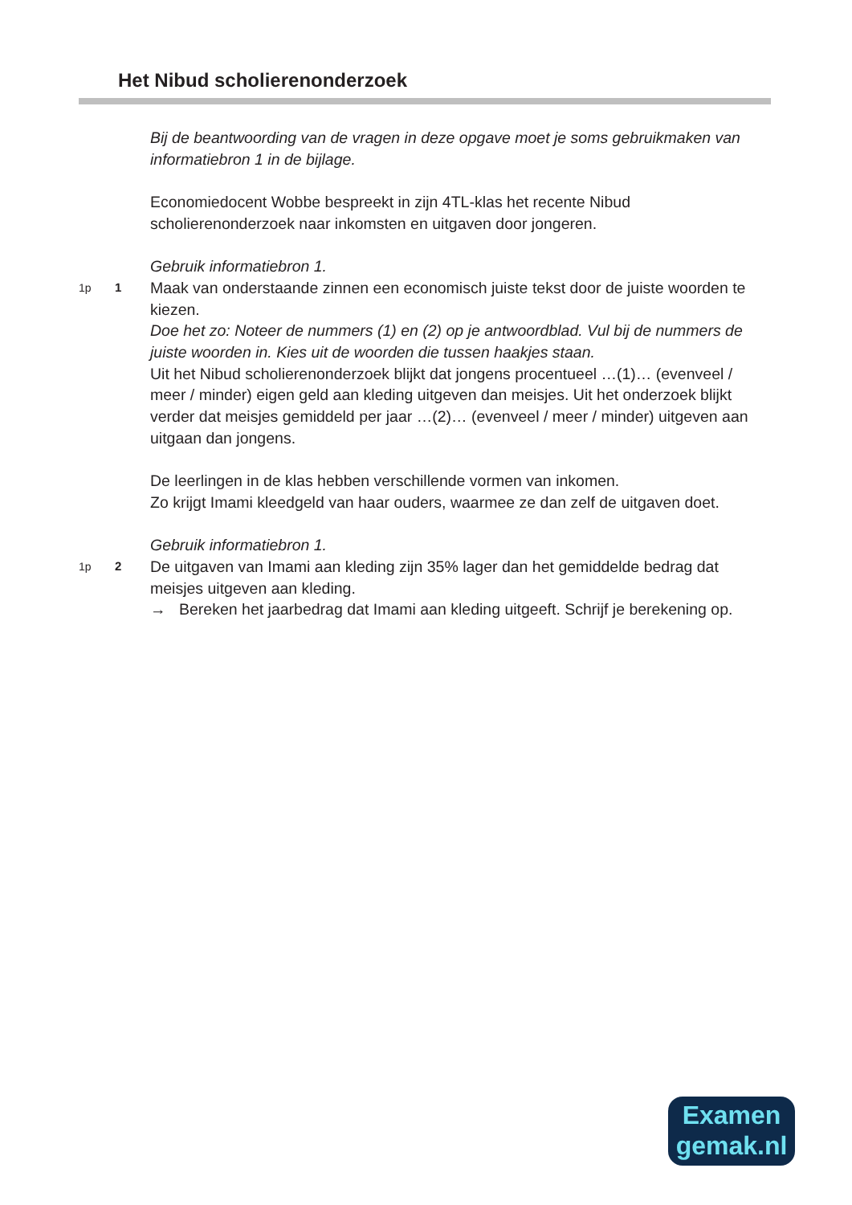Het Nibud scholierenonderzoek
Bij de beantwoording van de vragen in deze opgave moet je soms gebruikmaken van informatiebron 1 in de bijlage.
Economiedocent Wobbe bespreekt in zijn 4TL-klas het recente Nibud scholierenonderzoek naar inkomsten en uitgaven door jongeren.
Gebruik informatiebron 1.
1p 1
Maak van onderstaande zinnen een economisch juiste tekst door de juiste woorden te kiezen.
Doe het zo: Noteer de nummers (1) en (2) op je antwoordblad. Vul bij de nummers de juiste woorden in. Kies uit de woorden die tussen haakjes staan.
Uit het Nibud scholierenonderzoek blijkt dat jongens procentueel …(1)… (evenveel / meer / minder) eigen geld aan kleding uitgeven dan meisjes. Uit het onderzoek blijkt verder dat meisjes gemiddeld per jaar …(2)… (evenveel / meer / minder) uitgeven aan uitgaan dan jongens.
De leerlingen in de klas hebben verschillende vormen van inkomen.
Zo krijgt Imami kleedgeld van haar ouders, waarmee ze dan zelf de uitgaven doet.
Gebruik informatiebron 1.
1p 2
De uitgaven van Imami aan kleding zijn 35% lager dan het gemiddelde bedrag dat meisjes uitgeven aan kleding.
→ Bereken het jaarbedrag dat Imami aan kleding uitgeeft. Schrijf je berekening op.
Examen
gemak.nl